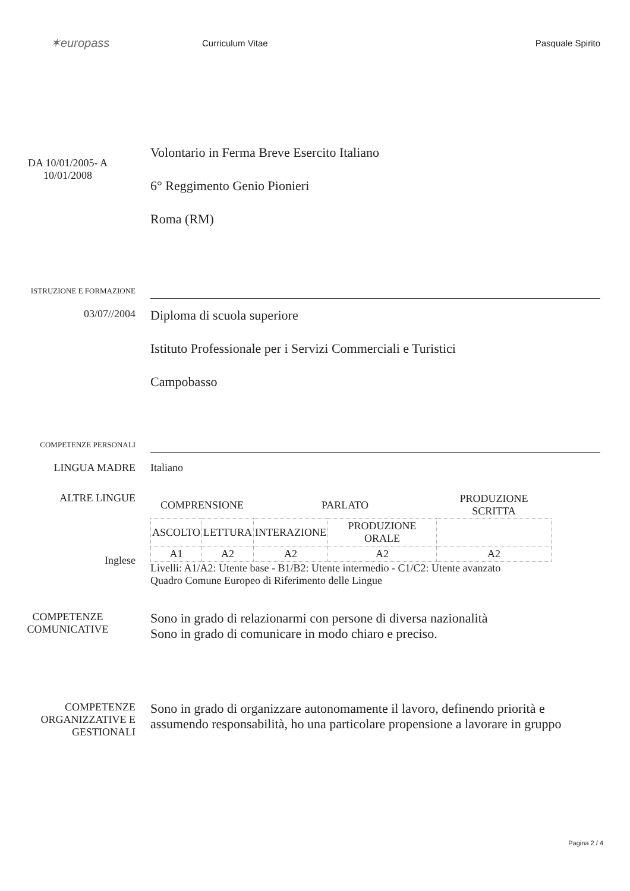✶europass
Curriculum Vitae Pasquale Spirito
DA 10/01/2005- A
10/01/2008
Volontario in Ferma Breve Esercito Italiano
6° Reggimento Genio Pionieri
Roma (RM)
ISTRUZIONE E FORMAZIONE
03/07//2004
Diploma di scuola superiore
Istituto Professionale per i Servizi Commerciali e Turistici
Campobasso
COMPETENZE PERSONALI
LINGUA MADRE Italiano
ALTRE LINGUE
Inglese
| COMPRENSIONE | | PARLATO | | PRODUZIONE SCRITTA |
| --- | --- | --- | --- | --- |
| ASCOLTO | LETTURA | INTERAZIONE | PRODUZIONE ORALE | |
| A1 | A2 | A2 | A2 | A2 |
Livelli: A1/A2: Utente base - B1/B2: Utente intermedio - C1/C2: Utente avanzato
Quadro Comune Europeo di Riferimento delle Lingue
COMPETENZE
COMUNICATIVE
Sono in grado di relazionarmi con persone di diversa nazionalità
Sono in grado di comunicare in modo chiaro e preciso.
COMPETENZE
ORGANIZZATIVE E
GESTIONALI
Sono in grado di organizzare autonomamente il lavoro, definendo priorità e assumendo responsabilità, ho una particolare propensione a lavorare in gruppo
Pagina 2 / 4